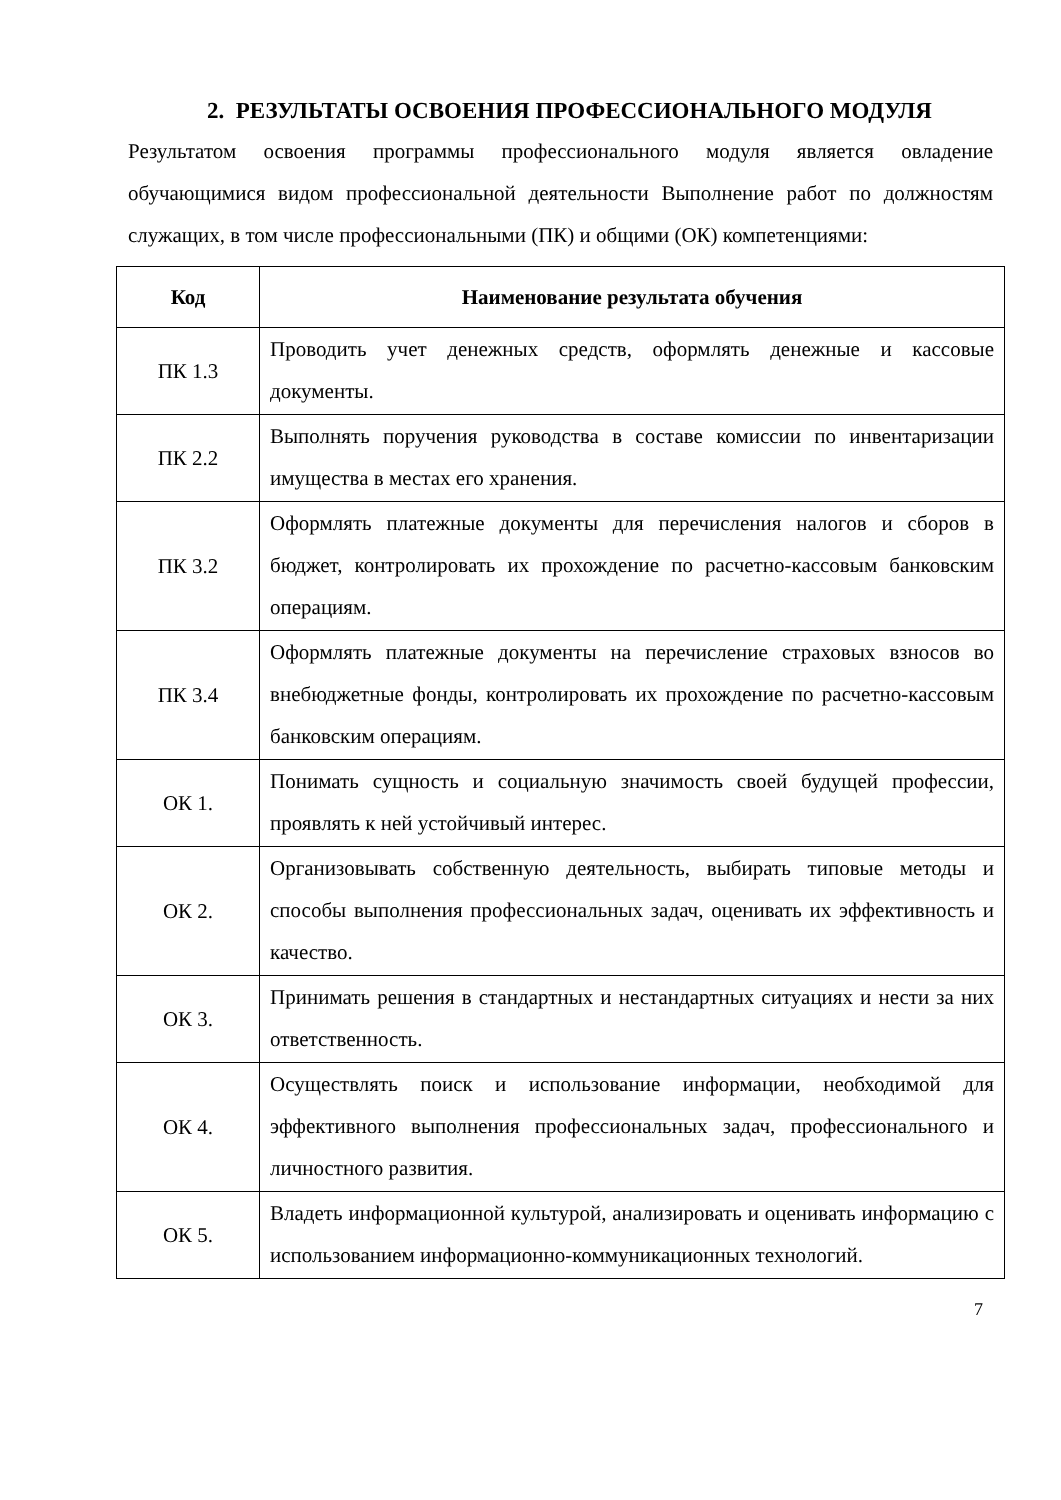2. РЕЗУЛЬТАТЫ ОСВОЕНИЯ ПРОФЕССИОНАЛЬНОГО МОДУЛЯ
Результатом освоения программы профессионального модуля является овладение обучающимися видом профессиональной деятельности Выполнение работ по должностям служащих, в том числе профессиональными (ПК) и общими (ОК) компетенциями:
| Код | Наименование результата обучения |
| --- | --- |
| ПК 1.3 | Проводить учет денежных средств, оформлять денежные и кассовые документы. |
| ПК 2.2 | Выполнять поручения руководства в составе комиссии по инвентаризации имущества в местах его хранения. |
| ПК 3.2 | Оформлять платежные документы для перечисления налогов и сборов в бюджет, контролировать их прохождение по расчетно-кассовым банковским операциям. |
| ПК 3.4 | Оформлять платежные документы на перечисление страховых взносов во внебюджетные фонды, контролировать их прохождение по расчетно-кассовым банковским операциям. |
| ОК 1. | Понимать сущность и социальную значимость своей будущей профессии, проявлять к ней устойчивый интерес. |
| ОК 2. | Организовывать собственную деятельность, выбирать типовые методы и способы выполнения профессиональных задач, оценивать их эффективность и качество. |
| ОК 3. | Принимать решения в стандартных и нестандартных ситуациях и нести за них ответственность. |
| ОК 4. | Осуществлять поиск и использование информации, необходимой для эффективного выполнения профессиональных задач, профессионального и личностного развития. |
| ОК 5. | Владеть информационной культурой, анализировать и оценивать информацию с использованием информационно-коммуникационных технологий. |
7